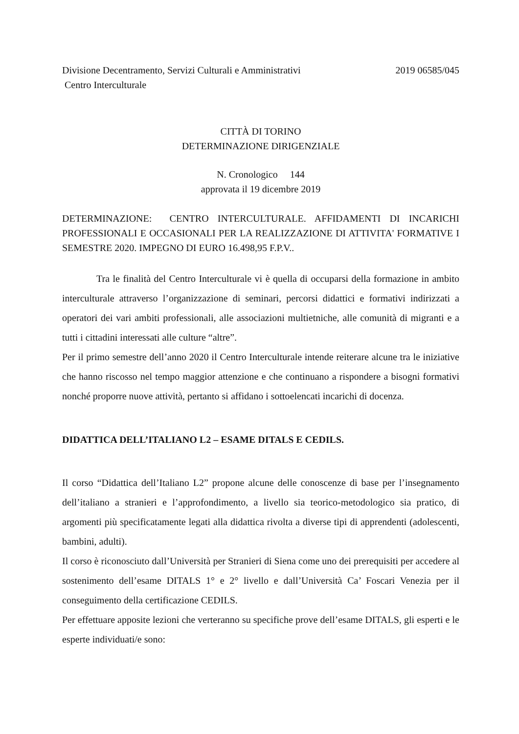Divisione Decentramento, Servizi Culturali e Amministrativi 2019 06585/045
Centro Interculturale
CITTÀ DI TORINO
DETERMINAZIONE DIRIGENZIALE
N. Cronologico 144
approvata il 19 dicembre 2019
DETERMINAZIONE: CENTRO INTERCULTURALE. AFFIDAMENTI DI INCARICHI PROFESSIONALI E OCCASIONALI PER LA REALIZZAZIONE DI ATTIVITA' FORMATIVE I SEMESTRE 2020. IMPEGNO DI EURO 16.498,95 F.P.V..
Tra le finalità del Centro Interculturale vi è quella di occuparsi della formazione in ambito interculturale attraverso l’organizzazione di seminari, percorsi didattici e formativi indirizzati a operatori dei vari ambiti professionali, alle associazioni multietniche, alle comunità di migranti e a tutti i cittadini interessati alle culture “altre”.
Per il primo semestre dell’anno 2020 il Centro Interculturale intende reiterare alcune tra le iniziative che hanno riscosso nel tempo maggior attenzione e che continuano a rispondere a bisogni formativi nonché proporre nuove attività, pertanto si affidano i sottoelencati incarichi di docenza.
DIDATTICA DELL’ITALIANO L2 – ESAME DITALS E CEDILS.
Il corso “Didattica dell’Italiano L2” propone alcune delle conoscenze di base per l’insegnamento dell’italiano a stranieri e l’approfondimento, a livello sia teorico-metodologico sia pratico, di argomenti più specificatamente legati alla didattica rivolta a diverse tipi di apprendenti (adolescenti, bambini, adulti).
Il corso è riconosciuto dall’Università per Stranieri di Siena come uno dei prerequisiti per accedere al sostenimento dell’esame DITALS 1° e 2° livello e dall’Università Ca’ Foscari Venezia per il conseguimento della certificazione CEDILS.
Per effettuare apposite lezioni che verteranno su specifiche prove dell’esame DITALS, gli esperti e le esperte individuati/e sono: